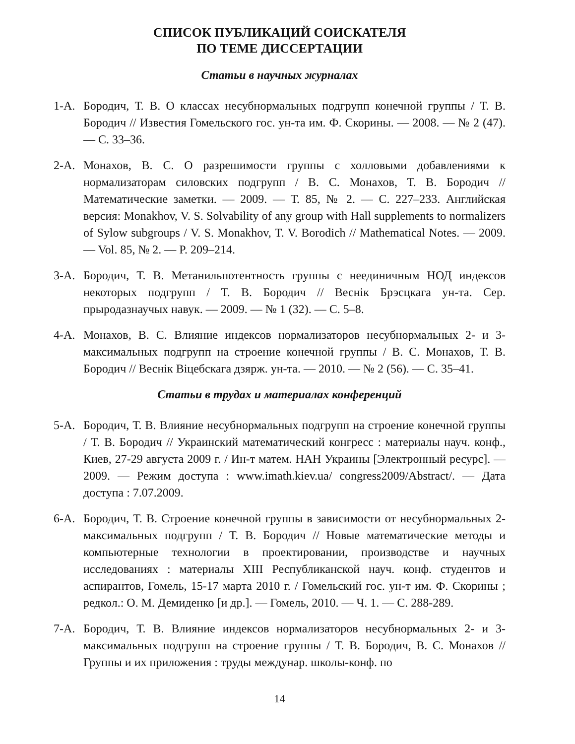СПИСОК ПУБЛИКАЦИЙ СОИСКАТЕЛЯ
ПО ТЕМЕ ДИССЕРТАЦИИ
Статьи в научных журналах
1-А. Бородич, Т. В. О классах несубнормальных подгрупп конечной группы / Т. В. Бородич // Известия Гомельского гос. ун-та им. Ф. Скорины. — 2008. — № 2 (47). — С. 33–36.
2-А. Монахов, В. С. О разрешимости группы с холловыми добавлениями к нормализаторам силовских подгрупп / В. С. Монахов, Т. В. Бородич // Математические заметки. — 2009. — Т. 85, № 2. — С. 227–233. Английская версия: Monakhov, V. S. Solvability of any group with Hall supplements to normalizers of Sylow subgroups / V. S. Monakhov, T. V. Borodich // Mathematical Notes. — 2009. — Vol. 85, № 2. — P. 209–214.
3-А. Бородич, Т. В. Метанильпотентность группы с нееди­ничным НОД индексов некоторых подгрупп / Т. В. Бородич // Веснік Брэсцкага ун-та. Сер. прыродазнаучых навук. — 2009. — № 1 (32). — С. 5–8.
4-А. Монахов, В. С. Влияние индексов нормализаторов несубнормальных 2- и 3-максимальных подгрупп на строение конечной группы / В. С. Монахов, Т. В. Бородич // Веснік Віцебскага дзярж. ун-та. — 2010. — № 2 (56). — С. 35–41.
Статьи в трудах и материалах конференций
5-А. Бородич, Т. В. Влияние несубнормальных подгрупп на строение конечной группы / Т. В. Бородич // Украинский математический конгресс : материалы науч. конф., Киев, 27-29 августа 2009 г. / Ин-т матем. НАН Украины [Электронный ресурс]. — 2009. — Режим доступа : www.imath.kiev.ua/ congress2009/Abstract/. — Дата доступа : 7.07.2009.
6-А. Бородич, Т. В. Строение конечной группы в зависимости от несубнормальных 2-максимальных подгрупп / Т. В. Бородич // Новые математические методы и компьютерные технологии в проектировании, производстве и научных исследованиях : материалы XIII Республиканской науч. конф. студентов и аспирантов, Гомель, 15-17 марта 2010 г. / Гомельский гос. ун-т им. Ф. Скорины ; редкол.: О. М. Демиденко [и др.]. — Гомель, 2010. — Ч. 1. — С. 288-289.
7-А. Бородич, Т. В. Влияние индексов нормализаторов несубнормальных 2- и 3-максимальных подгрупп на строение группы / Т. В. Бородич, В. С. Монахов // Группы и их приложения : труды междунар. школы-конф. по
14